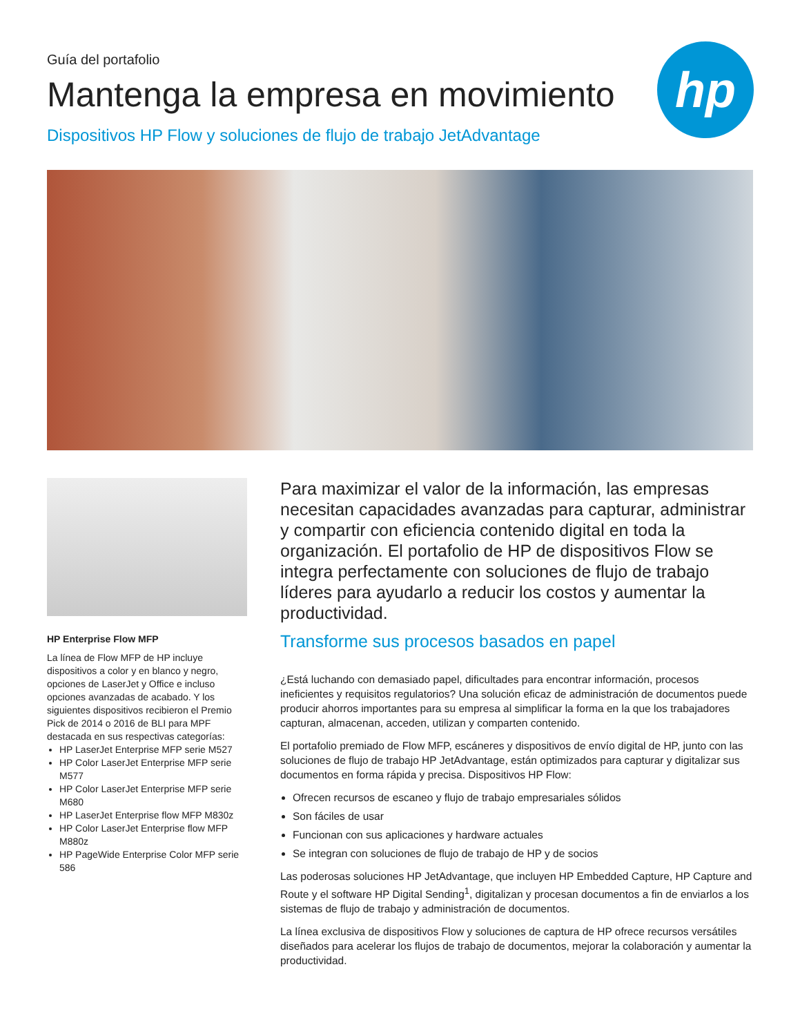hp
Guía del portafolio
Mantenga la empresa en movimiento
Dispositivos HP Flow y soluciones de flujo de trabajo JetAdvantage
HP Enterprise Flow MFP
La línea de Flow MFP de HP incluye dispositivos a color y en blanco y negro, opciones de LaserJet y Office e incluso opciones avanzadas de acabado. Y los siguientes dispositivos recibieron el Premio Pick de 2014 o 2016 de BLI para MPF destacada en sus respectivas categorías:
HP LaserJet Enterprise MFP serie M527
HP Color LaserJet Enterprise MFP serie M577
HP Color LaserJet Enterprise MFP serie M680
HP LaserJet Enterprise flow MFP M830z
HP Color LaserJet Enterprise flow MFP M880z
HP PageWide Enterprise Color MFP serie 586
Para maximizar el valor de la información, las empresas necesitan capacidades avanzadas para capturar, administrar y compartir con eficiencia contenido digital en toda la organización. El portafolio de HP de dispositivos Flow se integra perfectamente con soluciones de flujo de trabajo líderes para ayudarlo a reducir los costos y aumentar la productividad.
Transforme sus procesos basados en papel
¿Está luchando con demasiado papel, dificultades para encontrar información, procesos ineficientes y requisitos regulatorios? Una solución eficaz de administración de documentos puede producir ahorros importantes para su empresa al simplificar la forma en la que los trabajadores capturan, almacenan, acceden, utilizan y comparten contenido.
El portafolio premiado de Flow MFP, escáneres y dispositivos de envío digital de HP, junto con las soluciones de flujo de trabajo HP JetAdvantage, están optimizados para capturar y digitalizar sus documentos en forma rápida y precisa. Dispositivos HP Flow:
Ofrecen recursos de escaneo y flujo de trabajo empresariales sólidos
Son fáciles de usar
Funcionan con sus aplicaciones y hardware actuales
Se integran con soluciones de flujo de trabajo de HP y de socios
Las poderosas soluciones HP JetAdvantage, que incluyen HP Embedded Capture, HP Capture and Route y el software HP Digital Sending<sup>1</sup>, digitalizan y procesan documentos a fin de enviarlos a los sistemas de flujo de trabajo y administración de documentos.
La línea exclusiva de dispositivos Flow y soluciones de captura de HP ofrece recursos versátiles diseñados para acelerar los flujos de trabajo de documentos, mejorar la colaboración y aumentar la productividad.